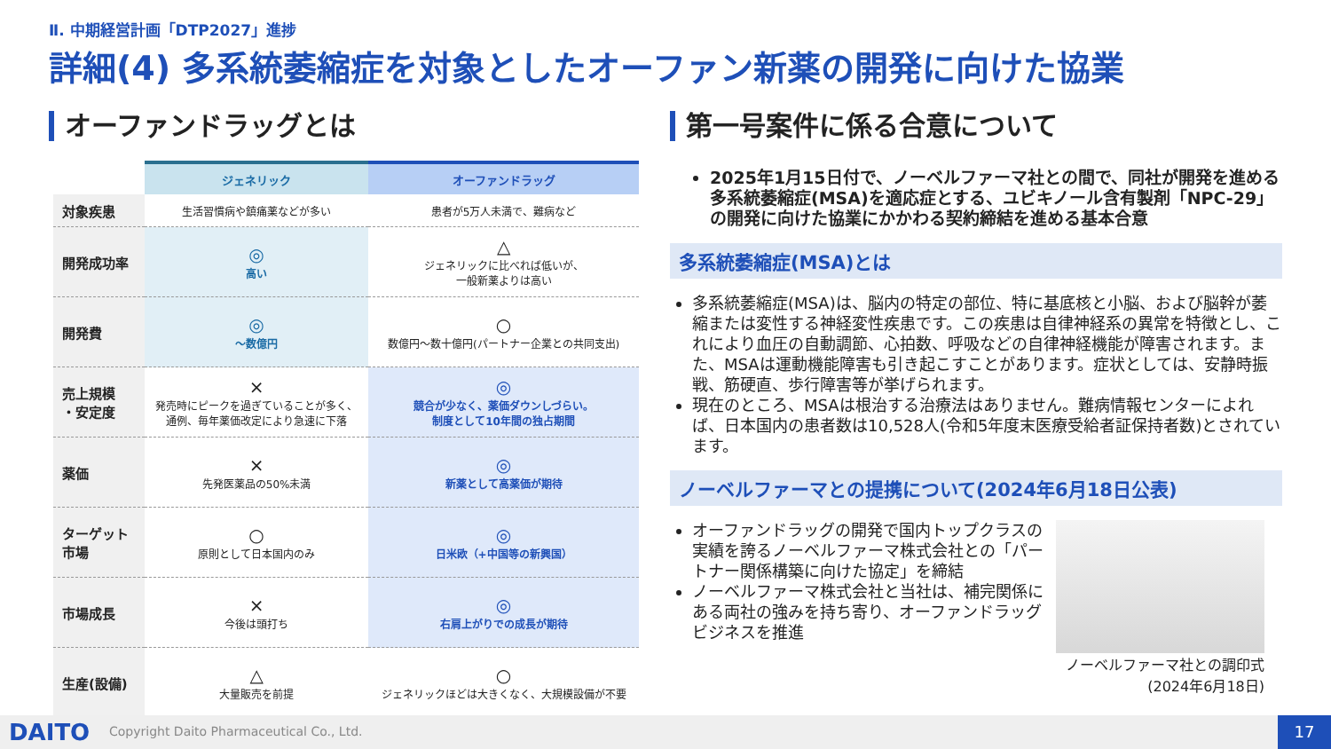Ⅱ. 中期経営計画「DTP2027」進捗
詳細(4) 多系統萎縮症を対象としたオーファン新薬の開発に向けた協業
オーファンドラッグとは
| | ジェネリック | オーファンドラッグ |
| --- | --- | --- |
| 対象疾患 | 生活習慣病や鎮痛薬などが多い | 患者が5万人未満で、難病など |
| 開発成功率 | ◎ 高い | △ ジェネリックに比べれば低いが、 一般新薬よりは高い |
| 開発費 | ◎ ～数億円 | ○ 数億円～数十億円(パートナー企業との共同支出) |
| 売上規模 ・安定度 | × 発売時にピークを過ぎていることが多く、 通例、毎年薬価改定により急速に下落 | ◎ 競合が少なく、薬価ダウンしづらい。 制度として10年間の独占期間 |
| 薬価 | × 先発医薬品の50%未満 | ◎ 新薬として高薬価が期待 |
| ターゲット 市場 | ○ 原則として日本国内のみ | ◎ 日米欧（+中国等の新興国） |
| 市場成長 | × 今後は頭打ち | ◎ 右肩上がりでの成長が期待 |
| 生産(設備) | △ 大量販売を前提 | ○ ジェネリックほどは大きくなく、大規模設備が不要 |
第一号案件に係る合意について
2025年1月15日付で、ノーベルファーマ社との間で、同社が開発を進める多系統萎縮症(MSA)を適応症とする、ユビキノール含有製剤「NPC-29」の開発に向けた協業にかかわる契約締結を進める基本合意
多系統萎縮症(MSA)とは
多系統萎縮症(MSA)は、脳内の特定の部位、特に基底核と小脳、および脳幹が萎縮または変性する神経変性疾患です。この疾患は自律神経系の異常を特徴とし、これにより血圧の自動調節、心拍数、呼吸などの自律神経機能が障害されます。また、MSAは運動機能障害も引き起こすことがあります。症状としては、安静時振戦、筋硬直、歩行障害等が挙げられます。
現在のところ、MSAは根治する治療法はありません。難病情報センターによれば、日本国内の患者数は10,528人(令和5年度末医療受給者証保持者数)とされています。
ノーベルファーマとの提携について(2024年6月18日公表)
オーファンドラッグの開発で国内トップクラスの実績を誇るノーベルファーマ株式会社との「パートナー関係構築に向けた協定」を締結
ノーベルファーマ株式会社と当社は、補完関係にある両社の強みを持ち寄り、オーファンドラッグビジネスを推進
ノーベルファーマ社との調印式
(2024年6月18日)
DAITO Copyright Daito Pharmaceutical Co., Ltd. 17